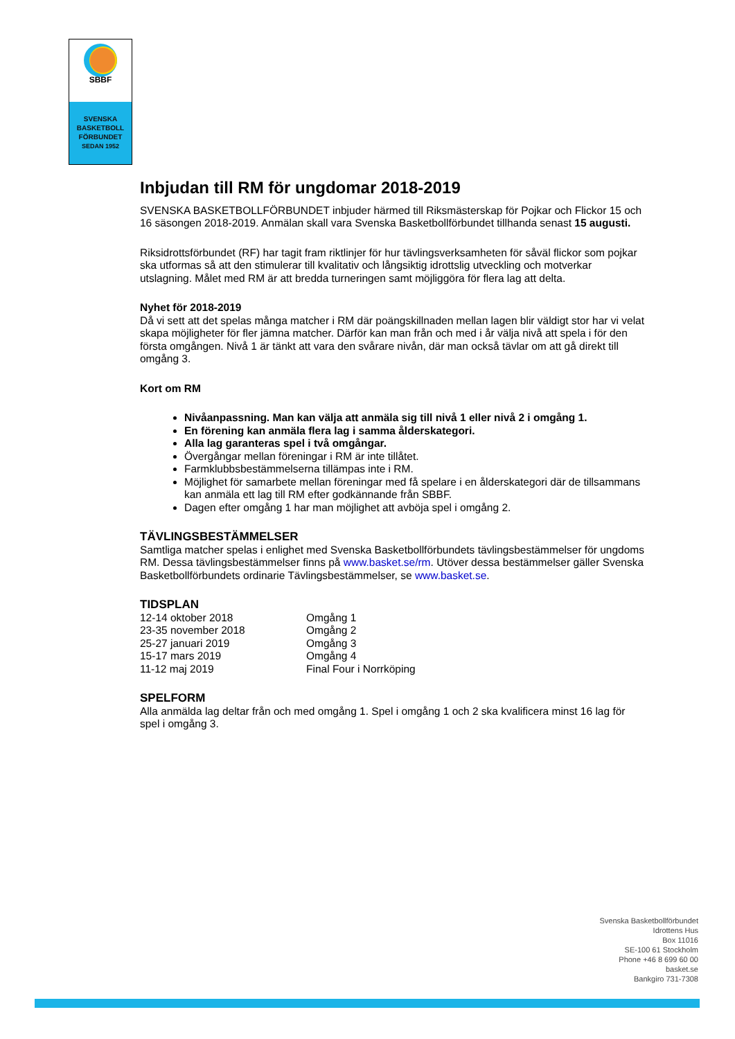SBBF
SVENSKA
BASKETBOLL
FÖRBUNDET
SEDAN 1952
Inbjudan till RM för ungdomar 2018-2019
SVENSKA BASKETBOLLFÖRBUNDET inbjuder härmed till Riksmästerskap för Pojkar och Flickor 15 och 16 säsongen 2018-2019. Anmälan skall vara Svenska Basketbollförbundet tillhanda senast 15 augusti.
Riksidrottsförbundet (RF) har tagit fram riktlinjer för hur tävlingsverksamheten för såväl flickor som pojkar ska utformas så att den stimulerar till kvalitativ och långsiktig idrottslig utveckling och motverkar utslagning. Målet med RM är att bredda turneringen samt möjliggöra för flera lag att delta.
Nyhet för 2018-2019
Då vi sett att det spelas många matcher i RM där poängskillnaden mellan lagen blir väldigt stor har vi velat skapa möjligheter för fler jämna matcher. Därför kan man från och med i år välja nivå att spela i för den första omgången. Nivå 1 är tänkt att vara den svårare nivån, där man också tävlar om att gå direkt till omgång 3.
Kort om RM
Nivåanpassning. Man kan välja att anmäla sig till nivå 1 eller nivå 2 i omgång 1.
En förening kan anmäla flera lag i samma ålderskategori.
Alla lag garanteras spel i två omgångar.
Övergångar mellan föreningar i RM är inte tillåtet.
Farmklubbsbestämmelserna tillämpas inte i RM.
Möjlighet för samarbete mellan föreningar med få spelare i en ålderskategori där de tillsammans kan anmäla ett lag till RM efter godkännande från SBBF.
Dagen efter omgång 1 har man möjlighet att avböja spel i omgång 2.
TÄVLINGSBESTÄMMELSER
Samtliga matcher spelas i enlighet med Svenska Basketbollförbundets tävlingsbestämmelser för ungdoms RM. Dessa tävlingsbestämmelser finns på www.basket.se/rm. Utöver dessa bestämmelser gäller Svenska Basketbollförbundets ordinarie Tävlingsbestämmelser, se www.basket.se.
TIDSPLAN
| 12-14 oktober 2018 | Omgång 1 |
| 23-35 november 2018 | Omgång 2 |
| 25-27 januari 2019 | Omgång 3 |
| 15-17 mars 2019 | Omgång 4 |
| 11-12 maj 2019 | Final Four i Norrköping |
SPELFORM
Alla anmälda lag deltar från och med omgång 1. Spel i omgång 1 och 2 ska kvalificera minst 16 lag för spel i omgång 3.
Svenska Basketbollförbundet
Idrottens Hus
Box 11016
SE-100 61 Stockholm
Phone +46 8 699 60 00
basket.se
Bankgiro 731-7308